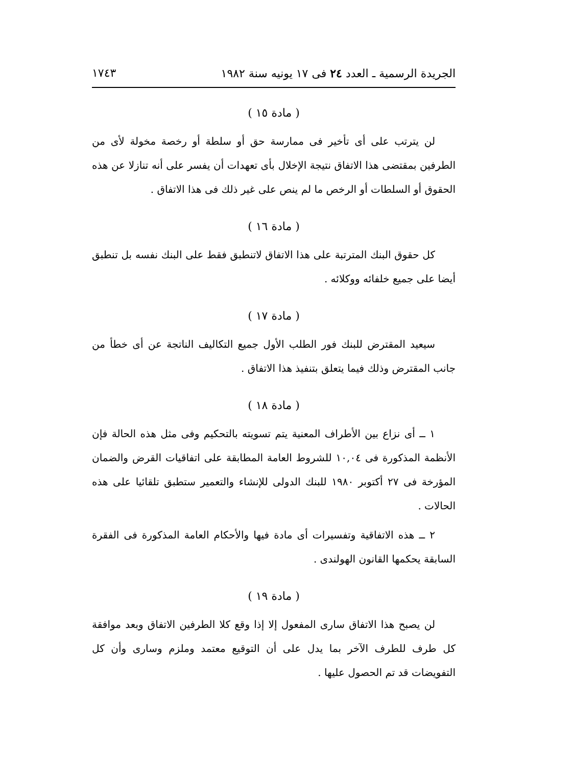الجريدة الرسمية ـ العدد ٢٤ فى ١٧ يونيه سنة ١٩٨٢ ١٧٤٣
( مادة ١٥ )
لن يترتب على أى تأخير فى ممارسة حق أو سلطة أو رخصة مخولة لأى من الطرفين بمقتضى هذا الاتفاق نتيجة الإخلال بأى تعهدات أن يفسر على أنه تنازلا عن هذه الحقوق أو السلطات أو الرخص ما لم ينص على غير ذلك فى هذا الاتفاق .
( مادة ١٦ )
كل حقوق البنك المترتبة على هذا الاتفاق لاتنطبق فقط على البنك نفسه بل تنطبق أيضا على جميع خلفائه ووكلائه .
( مادة ١٧ )
سيعيد المقترض للبنك فور الطلب الأول جميع التكاليف الناتجة عن أى خطأ من جانب المقترض وذلك فيما يتعلق بتنفيذ هذا الاتفاق .
( مادة ١٨ )
١ ــ أى نزاع بين الأطراف المعنية يتم تسويته بالتحكيم وفى مثل هذه الحالة فإن الأنظمة المذكورة فى ١٠,٠٤ للشروط العامة المطابقة على اتفاقيات القرض والضمان المؤرخة فى ٢٧ أكتوبر ١٩٨٠ للبنك الدولى للإنشاء والتعمير ستطبق تلقائيا على هذه الحالات .
٢ ــ هذه الاتفاقية وتفسيرات أى مادة فيها والأحكام العامة المذكورة فى الفقرة السابقة يحكمها القانون الهولندى .
( مادة ١٩ )
لن يصبح هذا الاتفاق سارى المفعول إلا إذا وقع كلا الطرفين الاتفاق وبعد موافقة كل طرف للطرف الآخر بما يدل على أن التوقيع معتمد وملزم وسارى وأن كل التفويضات قد تم الحصول عليها .